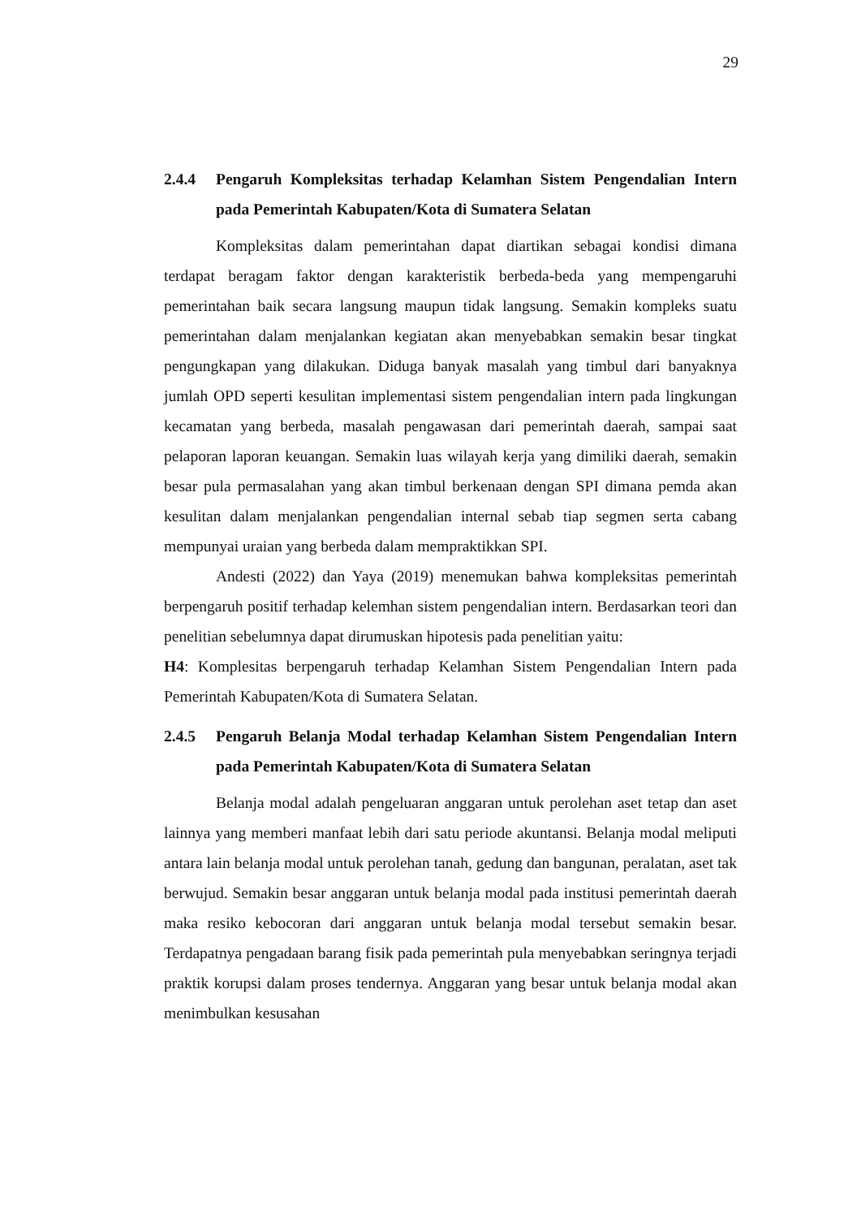29
2.4.4 Pengaruh Kompleksitas terhadap Kelamhan Sistem Pengendalian Intern pada Pemerintah Kabupaten/Kota di Sumatera Selatan
Kompleksitas dalam pemerintahan dapat diartikan sebagai kondisi dimana terdapat beragam faktor dengan karakteristik berbeda-beda yang mempengaruhi pemerintahan baik secara langsung maupun tidak langsung. Semakin kompleks suatu pemerintahan dalam menjalankan kegiatan akan menyebabkan semakin besar tingkat pengungkapan yang dilakukan. Diduga banyak masalah yang timbul dari banyaknya jumlah OPD seperti kesulitan implementasi sistem pengendalian intern pada lingkungan kecamatan yang berbeda, masalah pengawasan dari pemerintah daerah, sampai saat pelaporan laporan keuangan. Semakin luas wilayah kerja yang dimiliki daerah, semakin besar pula permasalahan yang akan timbul berkenaan dengan SPI dimana pemda akan kesulitan dalam menjalankan pengendalian internal sebab tiap segmen serta cabang mempunyai uraian yang berbeda dalam mempraktikkan SPI.
Andesti (2022) dan Yaya (2019) menemukan bahwa kompleksitas pemerintah berpengaruh positif terhadap kelemhan sistem pengendalian intern. Berdasarkan teori dan penelitian sebelumnya dapat dirumuskan hipotesis pada penelitian yaitu:
H4: Komplesitas berpengaruh terhadap Kelamhan Sistem Pengendalian Intern pada Pemerintah Kabupaten/Kota di Sumatera Selatan.
2.4.5 Pengaruh Belanja Modal terhadap Kelamhan Sistem Pengendalian Intern pada Pemerintah Kabupaten/Kota di Sumatera Selatan
Belanja modal adalah pengeluaran anggaran untuk perolehan aset tetap dan aset lainnya yang memberi manfaat lebih dari satu periode akuntansi. Belanja modal meliputi antara lain belanja modal untuk perolehan tanah, gedung dan bangunan, peralatan, aset tak berwujud. Semakin besar anggaran untuk belanja modal pada institusi pemerintah daerah maka resiko kebocoran dari anggaran untuk belanja modal tersebut semakin besar. Terdapatnya pengadaan barang fisik pada pemerintah pula menyebabkan seringnya terjadi praktik korupsi dalam proses tendernya. Anggaran yang besar untuk belanja modal akan menimbulkan kesusahan